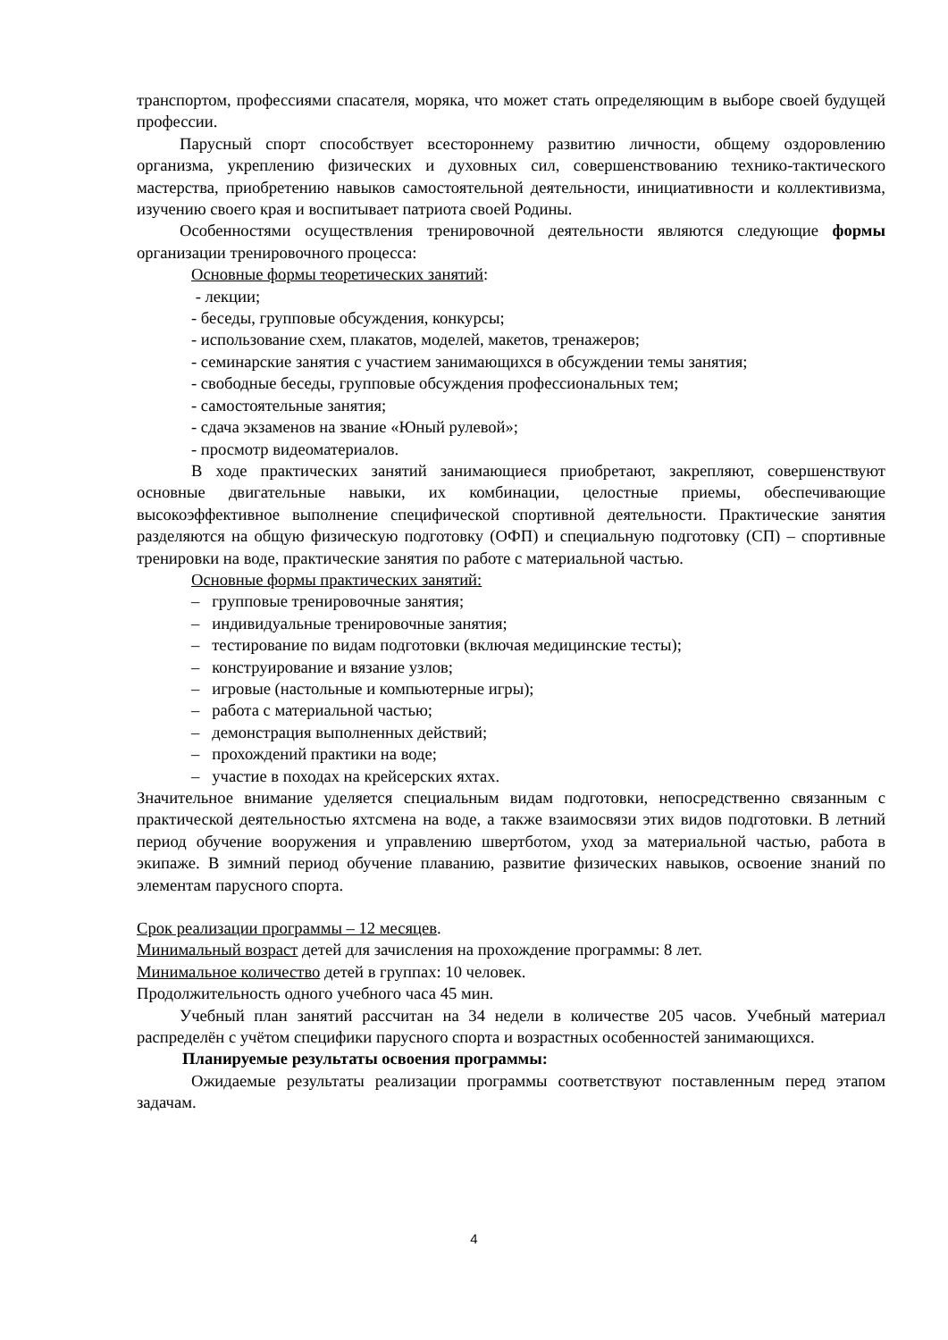транспортом, профессиями спасателя, моряка, что может стать определяющим в выборе своей будущей профессии.
Парусный спорт способствует всестороннему развитию личности, общему оздоровлению организма, укреплению физических и духовных сил, совершенствованию технико-тактического мастерства, приобретению навыков самостоятельной деятельности, инициативности и коллективизма, изучению своего края и воспитывает патриота своей Родины.
Особенностями осуществления тренировочной деятельности являются следующие формы организации тренировочного процесса:
Основные формы теоретических занятий:
- лекции;
- беседы, групповые обсуждения, конкурсы;
- использование схем, плакатов, моделей, макетов, тренажеров;
- семинарские занятия с участием занимающихся в обсуждении темы занятия;
- свободные беседы, групповые обсуждения профессиональных тем;
- самостоятельные занятия;
- сдача экзаменов на звание «Юный рулевой»;
- просмотр видеоматериалов.
В ходе практических занятий занимающиеся приобретают, закрепляют, совершенствуют основные двигательные навыки, их комбинации, целостные приемы, обеспечивающие высокоэффективное выполнение специфической спортивной деятельности. Практические занятия разделяются на общую физическую подготовку (ОФП) и специальную подготовку (СП) – спортивные тренировки на воде, практические занятия по работе с материальной частью.
Основные формы практических занятий:
– групповые тренировочные занятия;
– индивидуальные тренировочные занятия;
– тестирование по видам подготовки (включая медицинские тесты);
– конструирование и вязание узлов;
– игровые (настольные и компьютерные игры);
– работа с материальной частью;
– демонстрация выполненных действий;
– прохождений практики на воде;
– участие в походах на крейсерских яхтах.
Значительное внимание уделяется специальным видам подготовки, непосредственно связанным с практической деятельностью яхтсмена на воде, а также взаимосвязи этих видов подготовки. В летний период обучение вооружения и управлению швертботом, уход за материальной частью, работа в экипаже. В зимний период обучение плаванию, развитие физических навыков, освоение знаний по элементам парусного спорта.
Срок реализации программы – 12 месяцев.
Минимальный возраст детей для зачисления на прохождение программы: 8 лет.
Минимальное количество детей в группах: 10 человек.
Продолжительность одного учебного часа 45 мин.
Учебный план занятий рассчитан на 34 недели в количестве 205 часов. Учебный материал распределён с учётом специфики парусного спорта и возрастных особенностей занимающихся.
Планируемые результаты освоения программы:
Ожидаемые результаты реализации программы соответствуют поставленным перед этапом задачам.
4